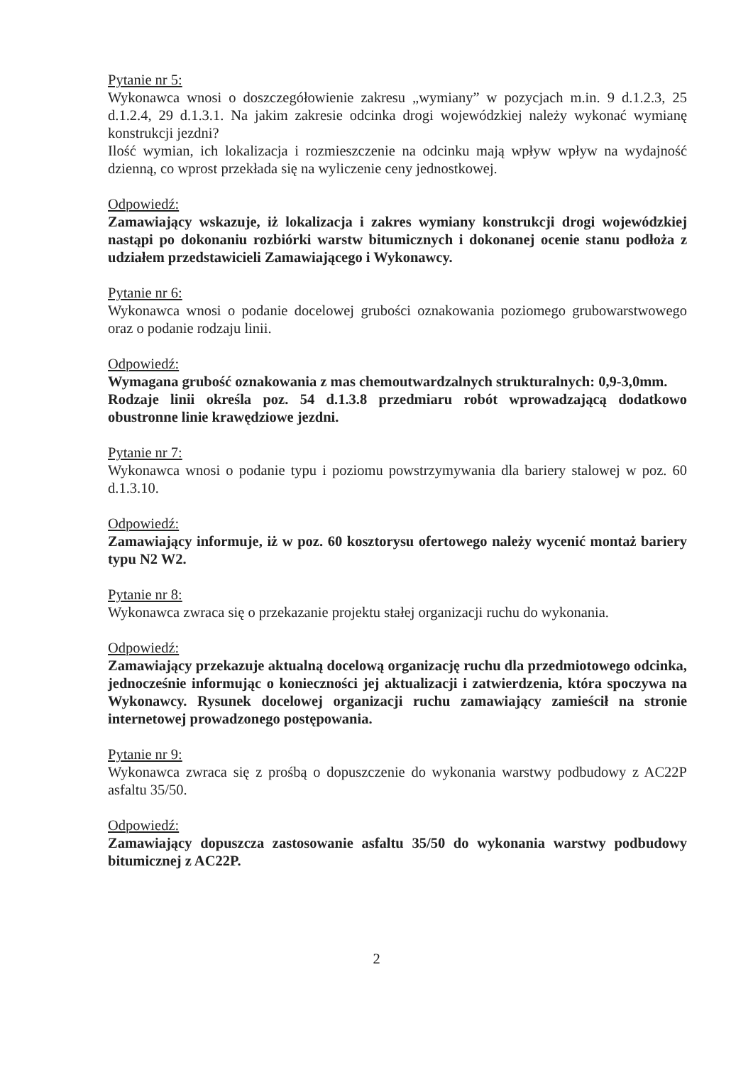Pytanie nr 5:
Wykonawca wnosi o doszczegółowienie zakresu „wymiany” w pozycjach m.in. 9 d.1.2.3, 25 d.1.2.4, 29 d.1.3.1. Na jakim zakresie odcinka drogi wojewódzkiej należy wykonać wymianę konstrukcji jezdni?
Ilość wymian, ich lokalizacja i rozmieszczenie na odcinku mają wpływ wpływ na wydajność dzienną, co wprost przekłada się na wyliczenie ceny jednostkowej.
Odpowiedź:
Zamawiający wskazuje, iż lokalizacja i zakres wymiany konstrukcji drogi wojewódzkiej nastąpi po dokonaniu rozbiórki warstw bitumicznych i dokonanej ocenie stanu podłoża z udziałem przedstawicieli Zamawiającego i Wykonawcy.
Pytanie nr 6:
Wykonawca wnosi o podanie docelowej grubości oznakowania poziomego grubowarstwowego oraz o podanie rodzaju linii.
Odpowiedź:
Wymagana grubość oznakowania z mas chemoutwardzalnych strukturalnych: 0,9-3,0mm.
Rodzaje linii określa poz. 54 d.1.3.8 przedmiaru robót wprowadzającą dodatkowo obustronne linie krawędziowe jezdni.
Pytanie nr 7:
Wykonawca wnosi o podanie typu i poziomu powstrzymywania dla bariery stalowej w poz. 60 d.1.3.10.
Odpowiedź:
Zamawiający informuje, iż w poz. 60 kosztorysu ofertowego należy wycenić montaż bariery typu N2 W2.
Pytanie nr 8:
Wykonawca zwraca się o przekazanie projektu stałej organizacji ruchu do wykonania.
Odpowiedź:
Zamawiający przekazuje aktualną docelową organizację ruchu dla przedmiotowego odcinka, jednocześnie informując o konieczności jej aktualizacji i zatwierdzenia, która spoczywa na Wykonawcy. Rysunek docelowej organizacji ruchu zamawiający zamieścił na stronie internetowej prowadzonego postępowania.
Pytanie nr 9:
Wykonawca zwraca się z prośbą o dopuszczenie do wykonania warstwy podbudowy z AC22P asfaltu 35/50.
Odpowiedź:
Zamawiający dopuszcza zastosowanie asfaltu 35/50 do wykonania warstwy podbudowy bitumicznej z AC22P.
2